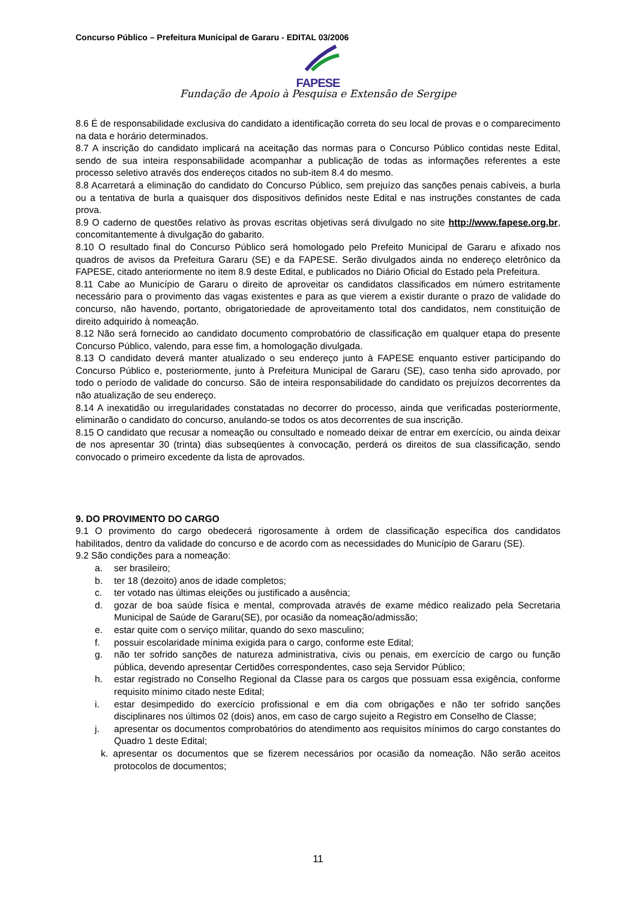Concurso Público – Prefeitura Municipal de Gararu - EDITAL 03/2006
FAPESE
Fundação de Apoio à Pesquisa e Extensão de Sergipe
8.6 É de responsabilidade exclusiva do candidato a identificação correta do seu local de provas e o comparecimento na data e horário determinados.
8.7 A inscrição do candidato implicará na aceitação das normas para o Concurso Público contidas neste Edital, sendo de sua inteira responsabilidade acompanhar a publicação de todas as informações referentes a este processo seletivo através dos endereços citados no sub-item 8.4 do mesmo.
8.8 Acarretará a eliminação do candidato do Concurso Público, sem prejuízo das sanções penais cabíveis, a burla ou a tentativa de burla a quaisquer dos dispositivos definidos neste Edital e nas instruções constantes de cada prova.
8.9 O caderno de questões relativo às provas escritas objetivas será divulgado no site http://www.fapese.org.br, concomitantemente à divulgação do gabarito.
8.10 O resultado final do Concurso Público será homologado pelo Prefeito Municipal de Gararu e afixado nos quadros de avisos da Prefeitura Gararu (SE) e da FAPESE. Serão divulgados ainda no endereço eletrônico da FAPESE, citado anteriormente no item 8.9 deste Edital, e publicados no Diário Oficial do Estado pela Prefeitura.
8.11 Cabe ao Município de Gararu o direito de aproveitar os candidatos classificados em número estritamente necessário para o provimento das vagas existentes e para as que vierem a existir durante o prazo de validade do concurso, não havendo, portanto, obrigatoriedade de aproveitamento total dos candidatos, nem constituição de direito adquirido à nomeação.
8.12 Não será fornecido ao candidato documento comprobatório de classificação em qualquer etapa do presente Concurso Público, valendo, para esse fim, a homologação divulgada.
8.13 O candidato deverá manter atualizado o seu endereço junto à FAPESE enquanto estiver participando do Concurso Público e, posteriormente, junto à Prefeitura Municipal de Gararu (SE), caso tenha sido aprovado, por todo o período de validade do concurso. São de inteira responsabilidade do candidato os prejuízos decorrentes da não atualização de seu endereço.
8.14 A inexatidão ou irregularidades constatadas no decorrer do processo, ainda que verificadas posteriormente, eliminarão o candidato do concurso, anulando-se todos os atos decorrentes de sua inscrição.
8.15 O candidato que recusar a nomeação ou consultado e nomeado deixar de entrar em exercício, ou ainda deixar de nos apresentar 30 (trinta) dias subseqüentes à convocação, perderá os direitos de sua classificação, sendo convocado o primeiro excedente da lista de aprovados.
9. DO PROVIMENTO DO CARGO
9.1 O provimento do cargo obedecerá rigorosamente à ordem de classificação específica dos candidatos habilitados, dentro da validade do concurso e de acordo com as necessidades do Município de Gararu (SE).
9.2 São condições para a nomeação:
a. ser brasileiro;
b. ter 18 (dezoito) anos de idade completos;
c. ter votado nas últimas eleições ou justificado a ausência;
d. gozar de boa saúde física e mental, comprovada através de exame médico realizado pela Secretaria Municipal de Saúde de Gararu(SE), por ocasião da nomeação/admissão;
e. estar quite com o serviço militar, quando do sexo masculino;
f. possuir escolaridade mínima exigida para o cargo, conforme este Edital;
g. não ter sofrido sanções de natureza administrativa, civis ou penais, em exercício de cargo ou função pública, devendo apresentar Certidões correspondentes, caso seja Servidor Público;
h. estar registrado no Conselho Regional da Classe para os cargos que possuam essa exigência, conforme requisito mínimo citado neste Edital;
i. estar desimpedido do exercício profissional e em dia com obrigações e não ter sofrido sanções disciplinares nos últimos 02 (dois) anos, em caso de cargo sujeito a Registro em Conselho de Classe;
j. apresentar os documentos comprobatórios do atendimento aos requisitos mínimos do cargo constantes do Quadro 1 deste Edital;
k. apresentar os documentos que se fizerem necessários por ocasião da nomeação. Não serão aceitos protocolos de documentos;
11